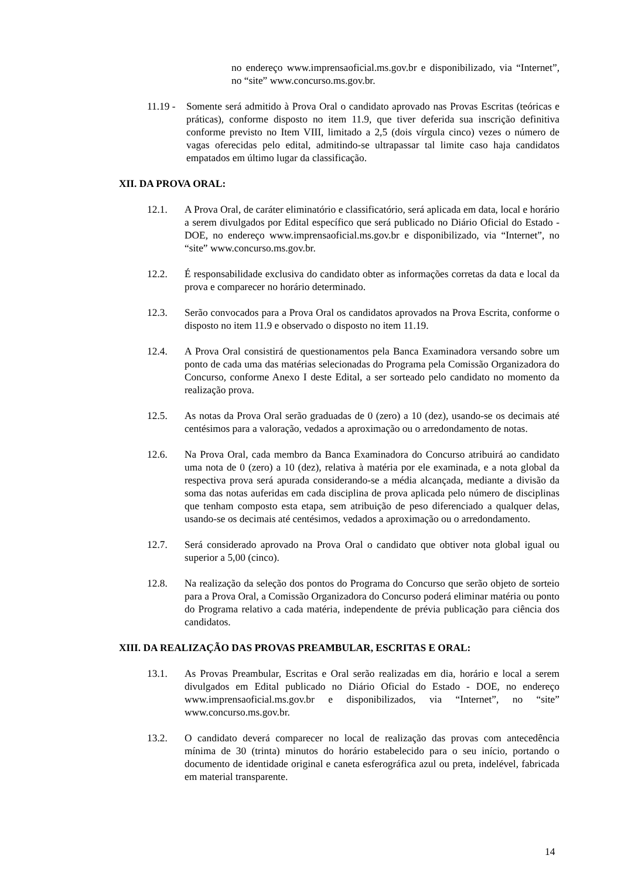no endereço www.imprensaoficial.ms.gov.br e disponibilizado, via “Internet”, no “site” www.concurso.ms.gov.br.
11.19 -
Somente será admitido à Prova Oral o candidato aprovado nas Provas Escritas (teóricas e práticas), conforme disposto no item 11.9, que tiver deferida sua inscrição definitiva conforme previsto no Item VIII, limitado a 2,5 (dois vírgula cinco) vezes o número de vagas oferecidas pelo edital, admitindo-se ultrapassar tal limite caso haja candidatos empatados em último lugar da classificação.
XII. DA PROVA ORAL:
12.1. A Prova Oral, de caráter eliminatório e classificatório, será aplicada em data, local e horário a serem divulgados por Edital específico que será publicado no Diário Oficial do Estado - DOE, no endereço www.imprensaoficial.ms.gov.br e disponibilizado, via “Internet”, no “site” www.concurso.ms.gov.br.
12.2. É responsabilidade exclusiva do candidato obter as informações corretas da data e local da prova e comparecer no horário determinado.
12.3. Serão convocados para a Prova Oral os candidatos aprovados na Prova Escrita, conforme o disposto no item 11.9 e observado o disposto no item 11.19.
12.4. A Prova Oral consistirá de questionamentos pela Banca Examinadora versando sobre um ponto de cada uma das matérias selecionadas do Programa pela Comissão Organizadora do Concurso, conforme Anexo I deste Edital, a ser sorteado pelo candidato no momento da realização prova.
12.5. As notas da Prova Oral serão graduadas de 0 (zero) a 10 (dez), usando-se os decimais até centésimos para a valoração, vedados a aproximação ou o arredondamento de notas.
12.6. Na Prova Oral, cada membro da Banca Examinadora do Concurso atribuirá ao candidato uma nota de 0 (zero) a 10 (dez), relativa à matéria por ele examinada, e a nota global da respectiva prova será apurada considerando-se a média alcançada, mediante a divisão da soma das notas auferidas em cada disciplina de prova aplicada pelo número de disciplinas que tenham composto esta etapa, sem atribuição de peso diferenciado a qualquer delas, usando-se os decimais até centésimos, vedados a aproximação ou o arredondamento.
12.7. Será considerado aprovado na Prova Oral o candidato que obtiver nota global igual ou superior a 5,00 (cinco).
12.8. Na realização da seleção dos pontos do Programa do Concurso que serão objeto de sorteio para a Prova Oral, a Comissão Organizadora do Concurso poderá eliminar matéria ou ponto do Programa relativo a cada matéria, independente de prévia publicação para ciência dos candidatos.
XIII. DA REALIZAÇÃO DAS PROVAS PREAMBULAR, ESCRITAS E ORAL:
13.1. As Provas Preambular, Escritas e Oral serão realizadas em dia, horário e local a serem divulgados em Edital publicado no Diário Oficial do Estado - DOE, no endereço www.imprensaoficial.ms.gov.br e disponibilizados, via “Internet”, no “site” www.concurso.ms.gov.br.
13.2. O candidato deverá comparecer no local de realização das provas com antecedência mínima de 30 (trinta) minutos do horário estabelecido para o seu início, portando o documento de identidade original e caneta esferográfica azul ou preta, indelével, fabricada em material transparente.
14